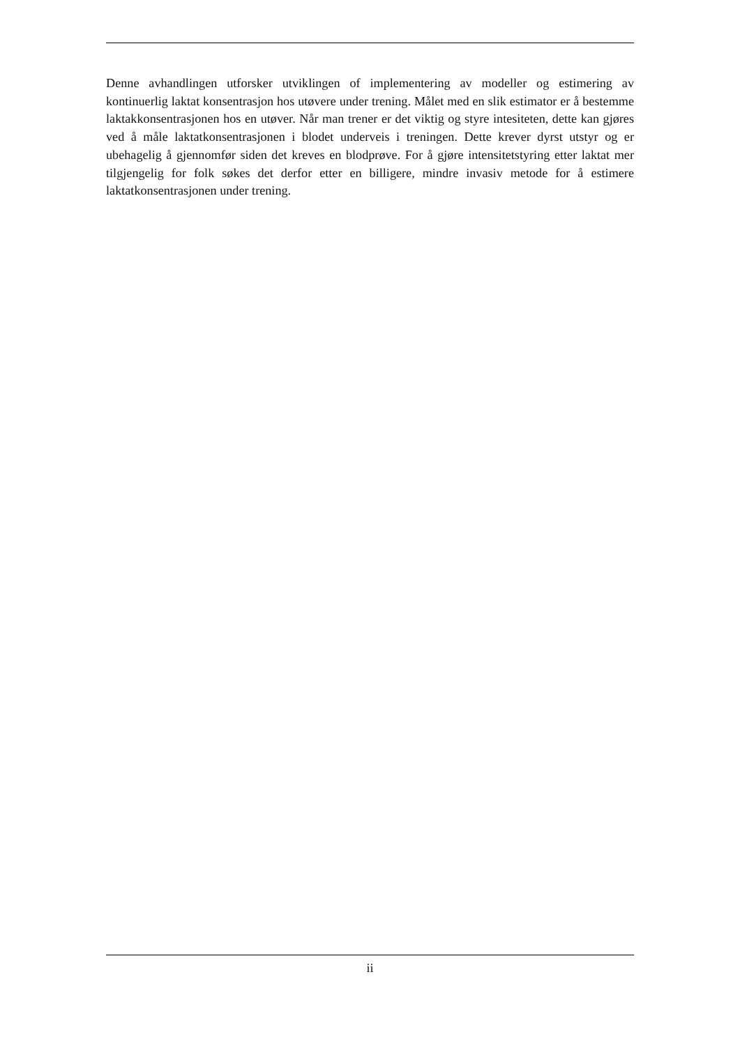Denne avhandlingen utforsker utviklingen of implementering av modeller og estimering av kontinuerlig laktat konsentrasjon hos utøvere under trening. Målet med en slik estimator er å bestemme laktakkonsentrasjonen hos en utøver. Når man trener er det viktig og styre intesiteten, dette kan gjøres ved å måle laktatkonsentrasjonen i blodet underveis i treningen. Dette krever dyrst utstyr og er ubehagelig å gjennomfør siden det kreves en blodprøve. For å gjøre intensitetstyring etter laktat mer tilgjengelig for folk søkes det derfor etter en billigere, mindre invasiv metode for å estimere laktatkonsentrasjonen under trening.
ii